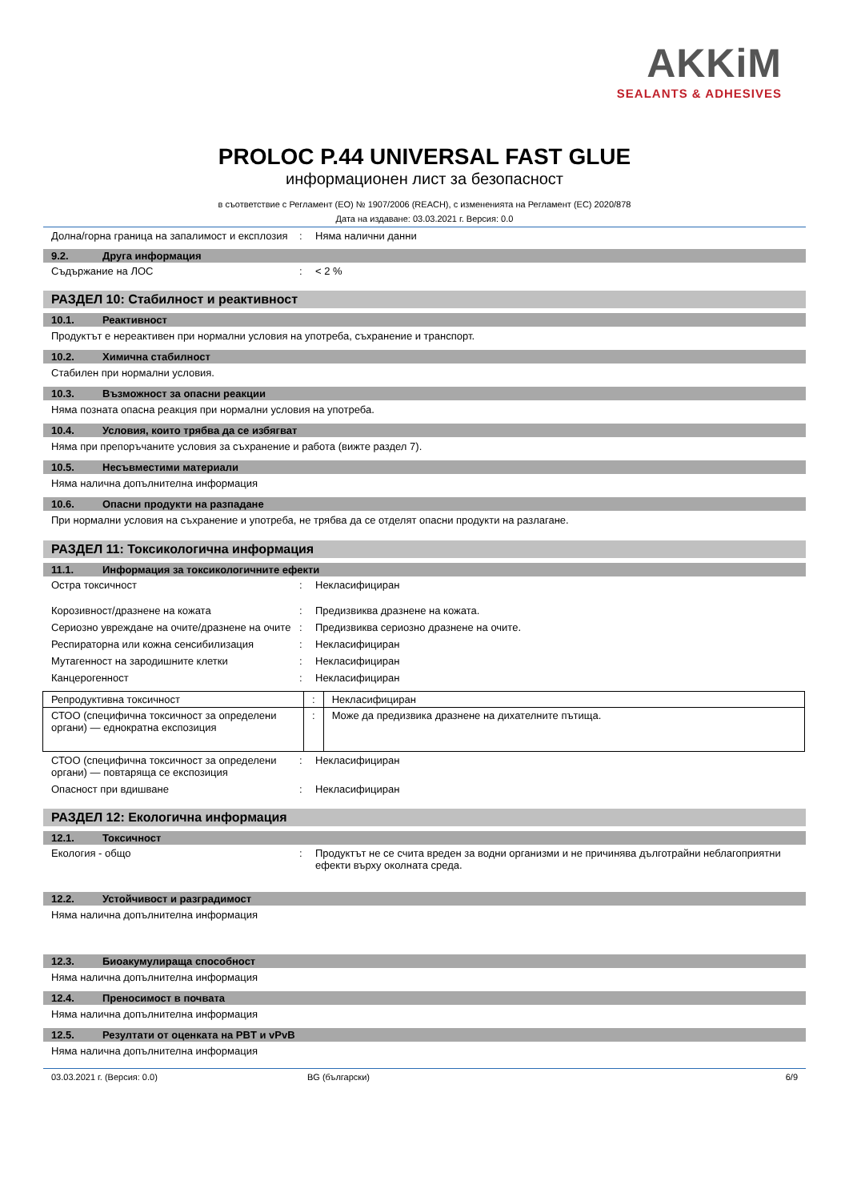AKKiM
SEALANTS & ADHESIVES
PROLOC P.44 UNIVERSAL FAST GLUE
информационен лист за безопасност
в съответствие с Регламент (ЕО) № 1907/2006 (REACH), с измененията на Регламент (ЕС) 2020/878
Дата на издаване: 03.03.2021 г. Версия: 0.0
Долна/горна граница на запалимост и експлозия
: Няма налични данни
9.2. Друга информация
Съдържание на ЛОС : < 2 %
РАЗДЕЛ 10: Стабилност и реактивност
10.1. Реактивност
Продуктът е нереактивен при нормални условия на употреба, съхранение и транспорт.
10.2. Химична стабилност
Стабилен при нормални условия.
10.3. Възможност за опасни реакции
Няма позната опасна реакция при нормални условия на употреба.
10.4. Условия, които трябва да се избягват
Няма при препоръчаните условия за съхранение и работа (вижте раздел 7).
10.5. Несъвместими материали
Няма налична допълнителна информация
10.6. Опасни продукти на разпадане
При нормални условия на съхранение и употреба, не трябва да се отделят опасни продукти на разлагане.
РАЗДЕЛ 11: Токсикологична информация
11.1. Информация за токсикологичните ефекти
Остра токсичност : Некласифициран
Корозивност/дразнене на кожата : Предизвиква дразнене на кожата.
Сериозно увреждане на очите/дразнене на очите
: Предизвиква сериозно дразнене на очите.
Респираторна или кожна сенсибилизация : Некласифициран
Мутагенност на зародишните клетки : Некласифициран
Канцерогенност : Некласифициран
| Репродуктивна токсичност | : | Некласифициран |
| СТОО (специфична токсичност за определени органи) — еднократна експозиция | : | Може да предизвика дразнене на дихателните пътища. |
СТОО (специфична токсичност за определени органи) — повтаряща се експозиция
: Некласифициран
Опасност при вдишване : Некласифициран
РАЗДЕЛ 12: Екологична информация
12.1. Токсичност
Екология - общо : Продуктът не се счита вреден за водни организми и не причинява дълготрайни неблагоприятни ефекти върху околната среда.
12.2. Устойчивост и разградимост
Няма налична допълнителна информация
12.3. Биоакумулираща способност
Няма налична допълнителна информация
12.4. Преносимост в почвата
Няма налична допълнителна информация
12.5. Резултати от оценката на PBT и vPvB
Няма налична допълнителна информация
03.03.2021 г. (Версия: 0.0) BG (български) 6/9